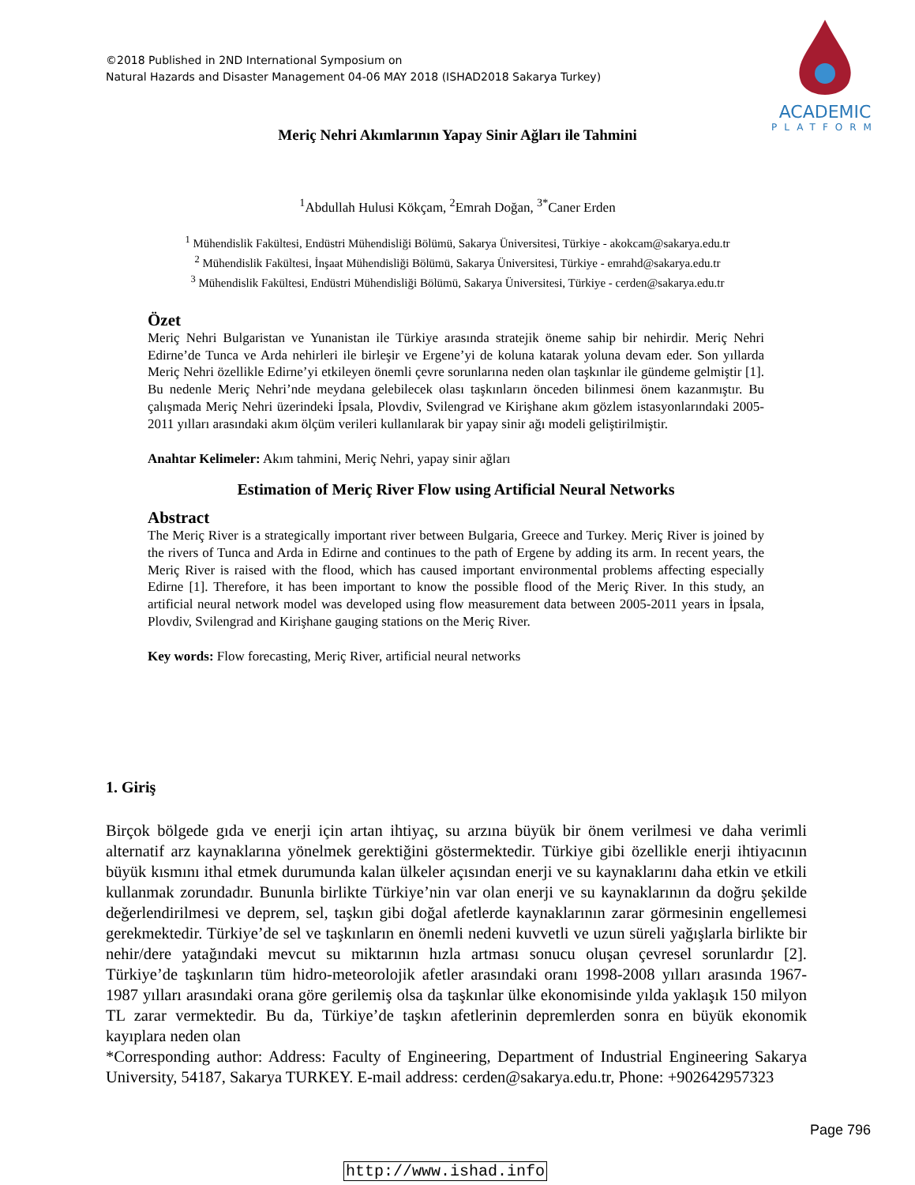©2018 Published in 2ND International Symposium on
Natural Hazards and Disaster Management 04-06 MAY 2018 (ISHAD2018 Sakarya Turkey)
ACADEMIC
PLATFORM
Meriç Nehri Akımlarının Yapay Sinir Ağları ile Tahmini
<sup>1</sup> Abdullah Hulusi Kökçam, <sup>2</sup>Emrah Doğan, <sup>3*</sup>Caner Erden
<sup>1</sup> Mühendislik Fakültesi, Endüstri Mühendisliği Bölümü, Sakarya Üniversitesi, Türkiye - akokcam@sakarya.edu.tr
<sup>2</sup> Mühendislik Fakültesi, İnşaat Mühendisliği Bölümü, Sakarya Üniversitesi, Türkiye - emrahd@sakarya.edu.tr
<sup>3</sup> Mühendislik Fakültesi, Endüstri Mühendisliği Bölümü, Sakarya Üniversitesi, Türkiye - cerden@sakarya.edu.tr
Özet
Meriç Nehri Bulgaristan ve Yunanistan ile Türkiye arasında stratejik öneme sahip bir nehirdir. Meriç Nehri Edirne’de Tunca ve Arda nehirleri ile birleşir ve Ergene’yi de koluna katarak yoluna devam eder. Son yıllarda Meriç Nehri özellikle Edirne’yi etkileyen önemli çevre sorunlarına neden olan taşkınlar ile gündeme gelmiştir [1]. Bu nedenle Meriç Nehri’nde meydana gelebilecek olası taşkınların önceden bilinmesi önem kazanmıştır. Bu çalışmada Meriç Nehri üzerindeki İpsala, Plovdiv, Svilengrad ve Kirişhane akım gözlem istasyonlarındaki 2005-2011 yılları arasındaki akım ölçüm verileri kullanılarak bir yapay sinir ağı modeli geliştirilmiştir.
Anahtar Kelimeler: Akım tahmini, Meriç Nehri, yapay sinir ağları
Estimation of Meriç River Flow using Artificial Neural Networks
Abstract
The Meriç River is a strategically important river between Bulgaria, Greece and Turkey. Meriç River is joined by the rivers of Tunca and Arda in Edirne and continues to the path of Ergene by adding its arm. In recent years, the Meriç River is raised with the flood, which has caused important environmental problems affecting especially Edirne [1]. Therefore, it has been important to know the possible flood of the Meriç River. In this study, an artificial neural network model was developed using flow measurement data between 2005-2011 years in İpsala, Plovdiv, Svilengrad and Kirişhane gauging stations on the Meriç River.
Key words: Flow forecasting, Meriç River, artificial neural networks
1. Giriş
Birçok bölgede gıda ve enerji için artan ihtiyaç, su arzına büyük bir önem verilmesi ve daha verimli alternatif arz kaynaklarına yönelmek gerektiğini göstermektedir. Türkiye gibi özellikle enerji ihtiyacının büyük kısmını ithal etmek durumunda kalan ülkeler açısından enerji ve su kaynaklarını daha etkin ve etkili kullanmak zorundadır. Bununla birlikte Türkiye’nin var olan enerji ve su kaynaklarının da doğru şekilde değerlendirilmesi ve deprem, sel, taşkın gibi doğal afetlerde kaynaklarının zarar görmesinin engellemesi gerekmektedir. Türkiye’de sel ve taşkınların en önemli nedeni kuvvetli ve uzun süreli yağışlarla birlikte bir nehir/dere yatağındaki mevcut su miktarının hızla artması sonucu oluşan çevresel sorunlardır [2]. Türkiye’de taşkınların tüm hidro-meteorolojik afetler arasındaki oranı 1998-2008 yılları arasında 1967-1987 yılları arasındaki orana göre gerilemiş olsa da taşkınlar ülke ekonomisinde yılda yaklaşık 150 milyon TL zarar vermektedir. Bu da, Türkiye’de taşkın afetlerinin depremlerden sonra en büyük ekonomik kayıplara neden olan
*Corresponding author: Address: Faculty of Engineering, Department of Industrial Engineering Sakarya University, 54187, Sakarya TURKEY. E-mail address: cerden@sakarya.edu.tr, Phone: +902642957323
Page 796
http://www.ishad.info